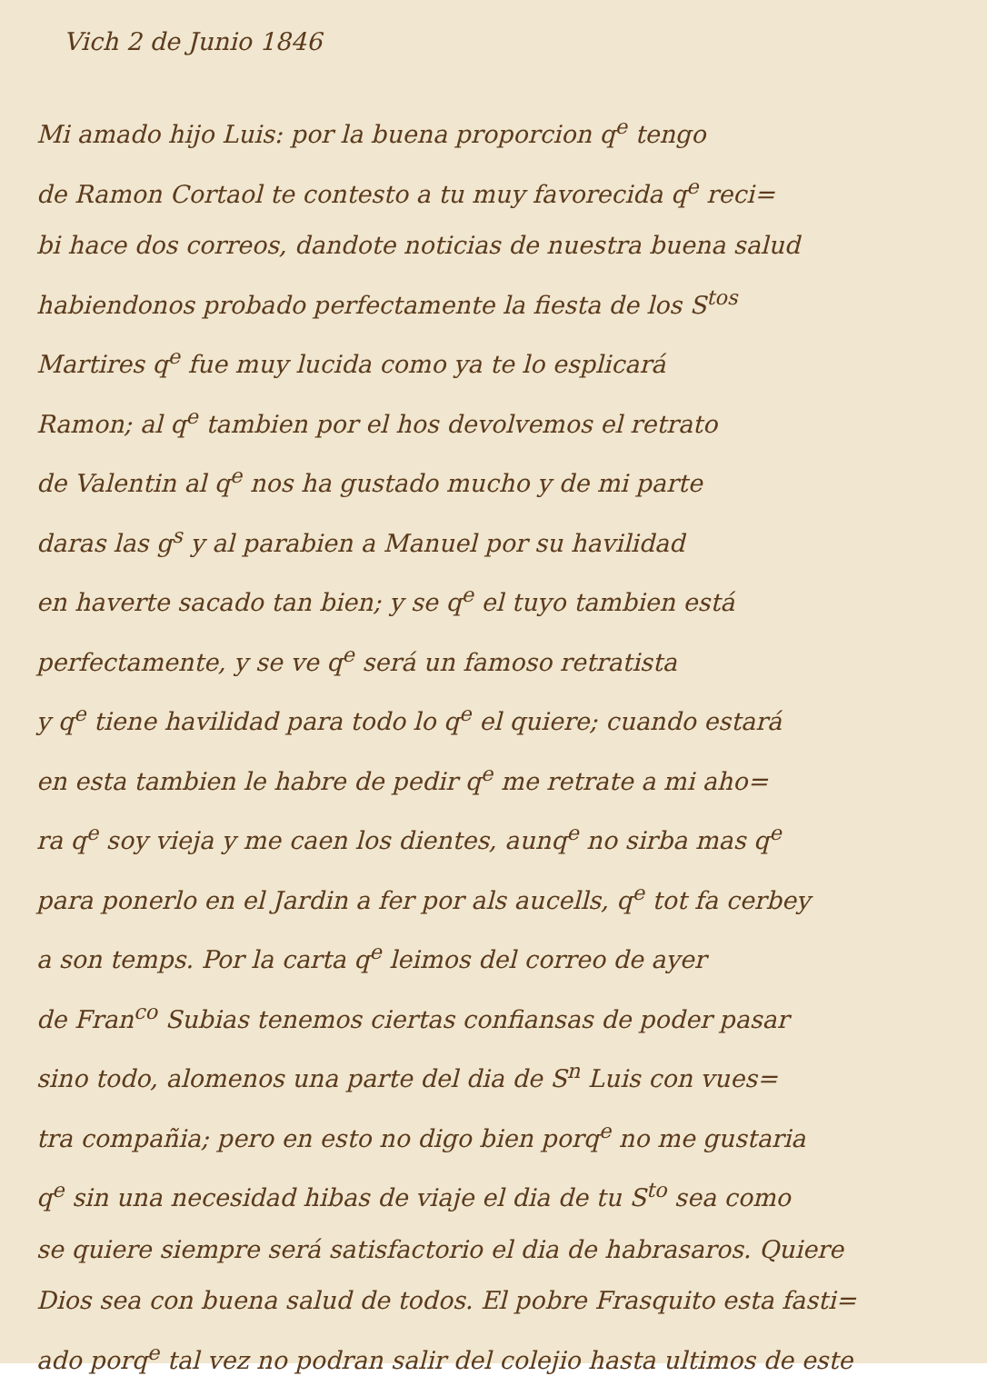Vich 2 de Junio 1846
Mi amado hijo Luis: por la buena proporcion q<sup>e</sup> tengo
de Ramon Cortaol te contesto a tu muy favorecida q<sup>e</sup> reci=
bi hace dos correos, dandote noticias de nuestra buena salud
habiendonos probado perfectamente la fiesta de los S<sup>tos</sup>
Martires q<sup>e</sup> fue muy lucida como ya te lo esplicará
Ramon; al q<sup>e</sup> tambien por el hos devolvemos el retrato
de Valentin al q<sup>e</sup> nos ha gustado mucho y de mi parte
daras las g<sup>s</sup> y al parabien a Manuel por su havilidad
en haverte sacado tan bien; y se q<sup>e</sup> el tuyo tambien está
perfectamente, y se ve q<sup>e</sup> será un famoso retratista
y q<sup>e</sup> tiene havilidad para todo lo q<sup>e</sup> el quiere; cuando estará
en esta tambien le habre de pedir q<sup>e</sup> me retrate a mi aho=
ra q<sup>e</sup> soy vieja y me caen los dientes, aunq<sup>e</sup> no sirba mas q<sup>e</sup>
para ponerlo en el Jardin a fer por als aucells, q<sup>e</sup> tot fa cerbey
a son temps. Por la carta q<sup>e</sup> leimos del correo de ayer
de Fran<sup>co</sup> Subias tenemos ciertas confiansas de poder pasar
sino todo, alomenos una parte del dia de S<sup>n</sup> Luis con vues=
tra compañia; pero en esto no digo bien porq<sup>e</sup> no me gustaria
q<sup>e</sup> sin una necesidad hibas de viaje el dia de tu S<sup>to</sup> sea como
se quiere siempre será satisfactorio el dia de habrasaros. Quiere
Dios sea con buena salud de todos. El pobre Frasquito esta fasti=
ado porq<sup>e</sup> tal vez no podran salir del colejio hasta ultimos de este